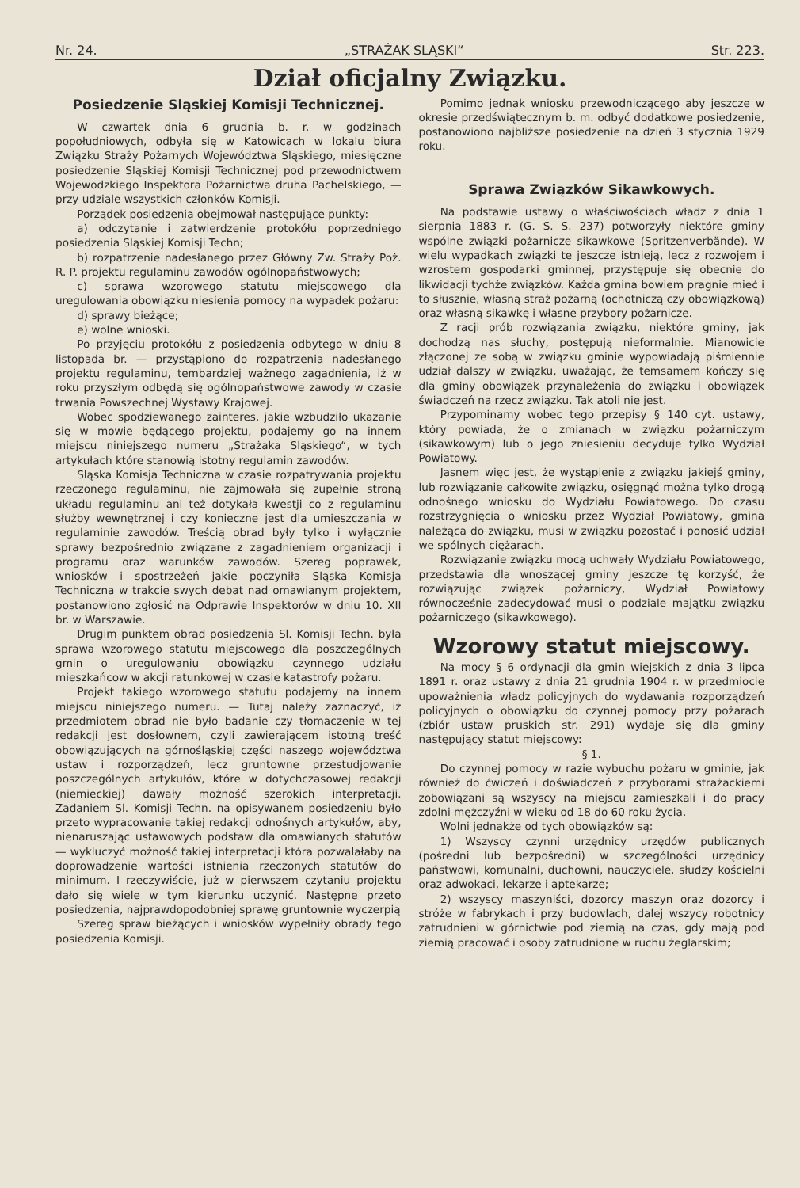Nr. 24. „STRAŻAK SLĄSKI“Str. 223.
Dział oficjalny Związku.
Posiedzenie Sląskiej Komisji Technicznej.
W czwartek dnia 6 grudnia b. r. w godzinach popołudniowych, odbyła się w Katowicach w lokalu biura Związku Straży Pożarnych Województwa Sląskiego, miesięczne posiedzenie Sląskiej Komisji Technicznej pod przewodnictwem Wojewodzkiego Inspektora Pożarnictwa druha Pachelskiego, — przy udziale wszystkich członków Komisji.
Porządek posiedzenia obejmował następujące punkty:
a) odczytanie i zatwierdzenie protokółu poprzedniego posiedzenia Sląskiej Komisji Techn;
b) rozpatrzenie nadesłanego przez Główny Zw. Straży Poż. R. P. projektu regulaminu zawodów ogólnopaństwowych;
c) sprawa wzorowego statutu miejscowego dla uregulowania obowiązku niesienia pomocy na wypadek pożaru:
d) sprawy bieżące;
e) wolne wnioski.
Po przyjęciu protokółu z posiedzenia odbytego w dniu 8 listopada br. — przystąpiono do rozpatrzenia nadesłanego projektu regulaminu, tembardziej ważnego zagadnienia, iż w roku przyszłym odbędą się ogólnopaństwowe zawody w czasie trwania Powszechnej Wystawy Krajowej.
Wobec spodziewanego zainteres. jakie wzbudziło ukazanie się w mowie będącego projektu, podajemy go na innem miejscu niniejszego numeru „Strażaka Sląskiego“, w tych artykułach które stanowią istotny regulamin zawodów.
Sląska Komisja Techniczna w czasie rozpatrywania projektu rzeczonego regulaminu, nie zajmowała się zupełnie stroną układu regulaminu ani też dotykała kwestji co z regulaminu służby wewnętrznej i czy konieczne jest dla umieszczania w regulaminie zawodów. Treścią obrad były tylko i wyłącznie sprawy bezpośrednio związane z zagadnieniem organizacji i programu oraz warunków zawodów. Szereg poprawek, wniosków i spostrzeżeń jakie poczyniła Sląska Komisja Techniczna w trakcie swych debat nad omawianym projektem, postanowiono zgłosić na Odprawie Inspektorów w dniu 10. XII br. w Warszawie.
Drugim punktem obrad posiedzenia Sl. Komisji Techn. była sprawa wzorowego statutu miejscowego dla poszczególnych gmin o uregulowaniu obowiązku czynnego udziału mieszkańcow w akcji ratunkowej w czasie katastrofy pożaru.
Projekt takiego wzorowego statutu podajemy na innem miejscu niniejszego numeru. — Tutaj należy zaznaczyć, iż przedmiotem obrad nie było badanie czy tłomaczenie w tej redakcji jest dosłownem, czyli zawierającem istotną treść obowiązujących na górnośląskiej części naszego województwa ustaw i rozporządzeń, lecz gruntowne przestudjowanie poszczególnych artykułów, które w dotychczasowej redakcji (niemieckiej) dawały możność szerokich interpretacji. Zadaniem Sl. Komisji Techn. na opisywanem posiedzeniu było przeto wypracowanie takiej redakcji odnośnych artykułów, aby, nienaruszając ustawowych podstaw dla omawianych statutów — wykluczyć możność takiej interpretacji która pozwalałaby na doprowadzenie wartości istnienia rzeczonych statutów do minimum. I rzeczywiście, już w pierwszem czytaniu projektu dało się wiele w tym kierunku uczynić. Następne przeto posiedzenia, najprawdopodobniej sprawę gruntownie wyczerpią
Szereg spraw bieżących i wniosków wypełniły obrady tego posiedzenia Komisji.
Pomimo jednak wniosku przewodniczącego aby jeszcze w okresie przedświątecznym b. m. odbyć dodatkowe posiedzenie, postanowiono najbliższe posiedzenie na dzień 3 stycznia 1929 roku.
Sprawa Związków Sikawkowych.
Na podstawie ustawy o właściwościach władz z dnia 1 sierpnia 1883 r. (G. S. S. 237) potworzyły niektóre gminy wspólne związki pożarnicze sikawkowe (Spritzenverbände). W wielu wypadkach związki te jeszcze istnieją, lecz z rozwojem i wzrostem gospodarki gminnej, przystępuje się obecnie do likwidacji tychże związków. Każda gmina bowiem pragnie mieć i to słusznie, własną straż pożarną (ochotniczą czy obowiązkową) oraz własną sikawkę i własne przybory pożarnicze.
Z racji prób rozwiązania związku, niektóre gminy, jak dochodzą nas słuchy, postępują nieformalnie. Mianowicie złączonej ze sobą w związku gminie wypowiadają piśmiennie udział dalszy w związku, uważając, że temsamem kończy się dla gminy obowiązek przynależenia do związku i obowiązek świadczeń na rzecz związku. Tak atoli nie jest.
Przypominamy wobec tego przepisy § 140 cyt. ustawy, który powiada, że o zmianach w związku pożarniczym (sikawkowym) lub o jego zniesieniu decyduje tylko Wydział Powiatowy.
Jasnem więc jest, że wystąpienie z związku jakiejś gminy, lub rozwiązanie całkowite związku, osięgnąć można tylko drogą odnośnego wniosku do Wydziału Powiatowego. Do czasu rozstrzygnięcia o wniosku przez Wydział Powiatowy, gmina należąca do związku, musi w związku pozostać i ponosić udział we spólnych ciężarach.
Rozwiązanie związku mocą uchwały Wydziału Powiatowego, przedstawia dla wnoszącej gminy jeszcze tę korzyść, że rozwiązując związek pożarniczy, Wydział Powiatowy równocześnie zadecydować musi o podziale majątku związku pożarniczego (sikawkowego).
Wzorowy statut miejscowy.
Na mocy § 6 ordynacji dla gmin wiejskich z dnia 3 lipca 1891 r. oraz ustawy z dnia 21 grudnia 1904 r. w przedmiocie upoważnienia władz policyjnych do wydawania rozporządzeń policyjnych o obowiązku do czynnej pomocy przy pożarach (zbiór ustaw pruskich str. 291) wydaje się dla gminy następujący statut miejscowy:
§ 1.
Do czynnej pomocy w razie wybuchu pożaru w gminie, jak również do ćwiczeń i doświadczeń z przyborami strażackiemi zobowiązani są wszyscy na miejscu zamieszkali i do pracy zdolni mężczyźni w wieku od 18 do 60 roku życia.
Wolni jednakże od tych obowiązków są:
1) Wszyscy czynni urzędnicy urzędów publicznych (pośredni lub bezpośredni) w szczególności urzędnicy państwowi, komunalni, duchowni, nauczyciele, słudzy kościelni oraz adwokaci, lekarze i aptekarze;
2) wszyscy maszyniści, dozorcy maszyn oraz dozorcy i stróże w fabrykach i przy budowlach, dalej wszycy robotnicy zatrudnieni w górnictwie pod ziemią na czas, gdy mają pod ziemią pracować i osoby zatrudnione w ruchu żeglarskim;